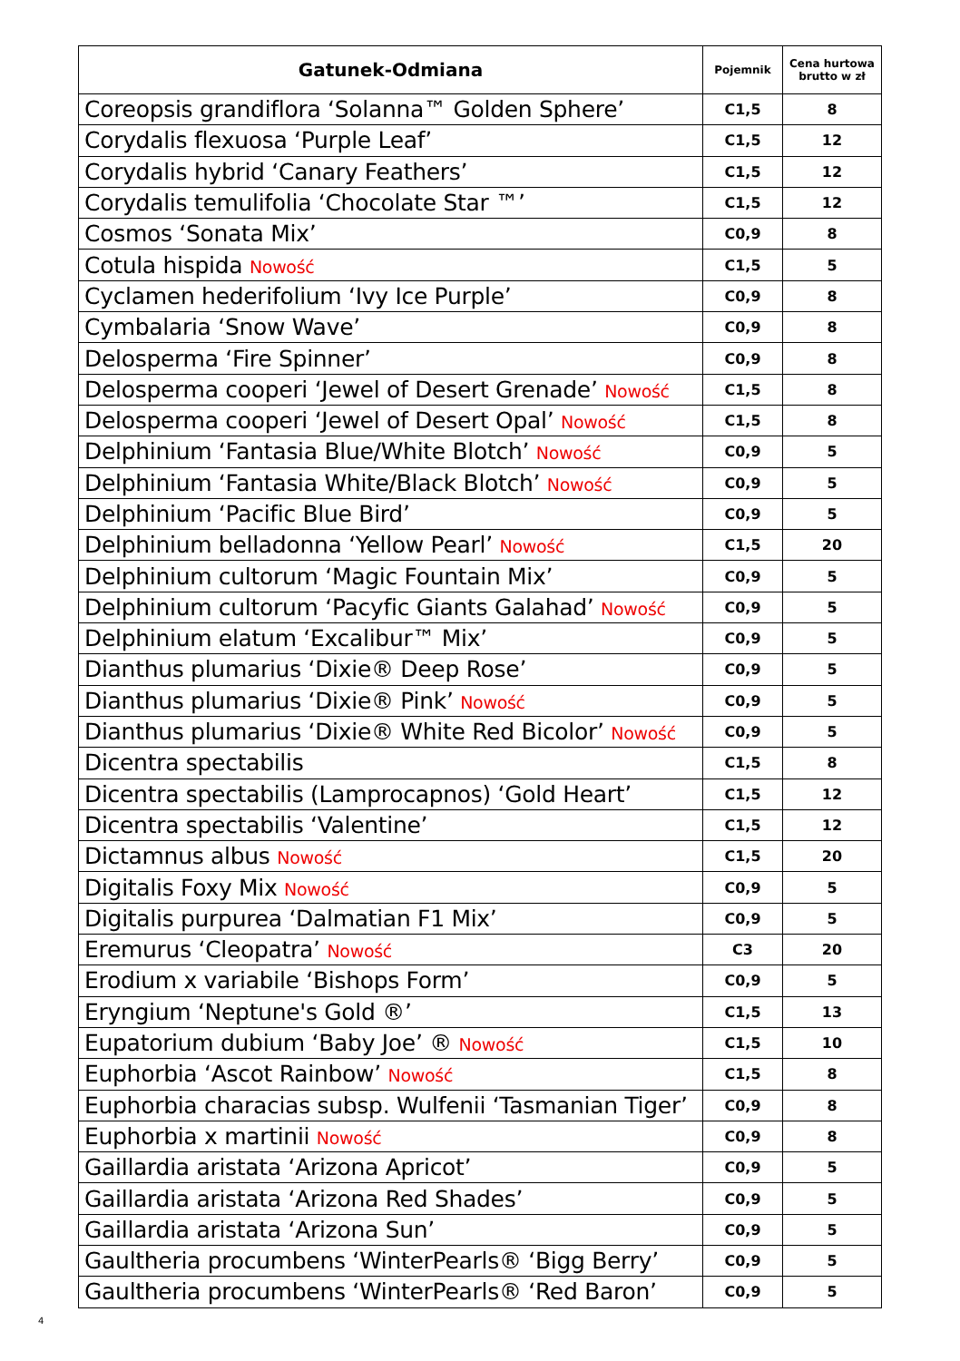| Gatunek-Odmiana | Pojemnik | Cena hurtowa brutto w zł |
| --- | --- | --- |
| Coreopsis grandiflora ‘Solanna™ Golden Sphere’ | C1,5 | 8 |
| Corydalis flexuosa ‘Purple Leaf’ | C1,5 | 12 |
| Corydalis hybrid ‘Canary Feathers’ | C1,5 | 12 |
| Corydalis temulifolia ‘Chocolate Star ™’ | C1,5 | 12 |
| Cosmos ‘Sonata Mix’ | C0,9 | 8 |
| Cotula hispida Nowość | C1,5 | 5 |
| Cyclamen hederifolium ‘Ivy Ice Purple’ | C0,9 | 8 |
| Cymbalaria ‘Snow Wave’ | C0,9 | 8 |
| Delosperma ‘Fire Spinner’ | C0,9 | 8 |
| Delosperma cooperi ‘Jewel of Desert Grenade’ Nowość | C1,5 | 8 |
| Delosperma cooperi ‘Jewel of Desert Opal’ Nowość | C1,5 | 8 |
| Delphinium ‘Fantasia Blue/White Blotch’ Nowość | C0,9 | 5 |
| Delphinium ‘Fantasia White/Black Blotch’ Nowość | C0,9 | 5 |
| Delphinium ‘Pacific Blue Bird’ | C0,9 | 5 |
| Delphinium belladonna ‘Yellow Pearl’ Nowość | C1,5 | 20 |
| Delphinium cultorum ‘Magic Fountain Mix’ | C0,9 | 5 |
| Delphinium cultorum ‘Pacyfic Giants Galahad’ Nowość | C0,9 | 5 |
| Delphinium elatum ‘Excalibur™ Mix’ | C0,9 | 5 |
| Dianthus plumarius ‘Dixie® Deep Rose’ | C0,9 | 5 |
| Dianthus plumarius ‘Dixie® Pink’ Nowość | C0,9 | 5 |
| Dianthus plumarius ‘Dixie® White Red Bicolor’ Nowość | C0,9 | 5 |
| Dicentra spectabilis | C1,5 | 8 |
| Dicentra spectabilis (Lamprocapnos) ‘Gold Heart’ | C1,5 | 12 |
| Dicentra spectabilis ‘Valentine’ | C1,5 | 12 |
| Dictamnus albus Nowość | C1,5 | 20 |
| Digitalis Foxy Mix Nowość | C0,9 | 5 |
| Digitalis purpurea ‘Dalmatian F1 Mix’ | C0,9 | 5 |
| Eremurus ‘Cleopatra’ Nowość | C3 | 20 |
| Erodium x variabile ‘Bishops Form’ | C0,9 | 5 |
| Eryngium ‘Neptune's Gold ®’ | C1,5 | 13 |
| Eupatorium dubium ‘Baby Joe’ ® Nowość | C1,5 | 10 |
| Euphorbia ‘Ascot Rainbow’ Nowość | C1,5 | 8 |
| Euphorbia characias subsp. Wulfenii ‘Tasmanian Tiger’ | C0,9 | 8 |
| Euphorbia x martinii Nowość | C0,9 | 8 |
| Gaillardia aristata ‘Arizona Apricot’ | C0,9 | 5 |
| Gaillardia aristata ‘Arizona Red Shades’ | C0,9 | 5 |
| Gaillardia aristata ‘Arizona Sun’ | C0,9 | 5 |
| Gaultheria procumbens ‘WinterPearls® ‘Bigg Berry’ | C0,9 | 5 |
| Gaultheria procumbens ‘WinterPearls® ‘Red Baron’ | C0,9 | 5 |
4